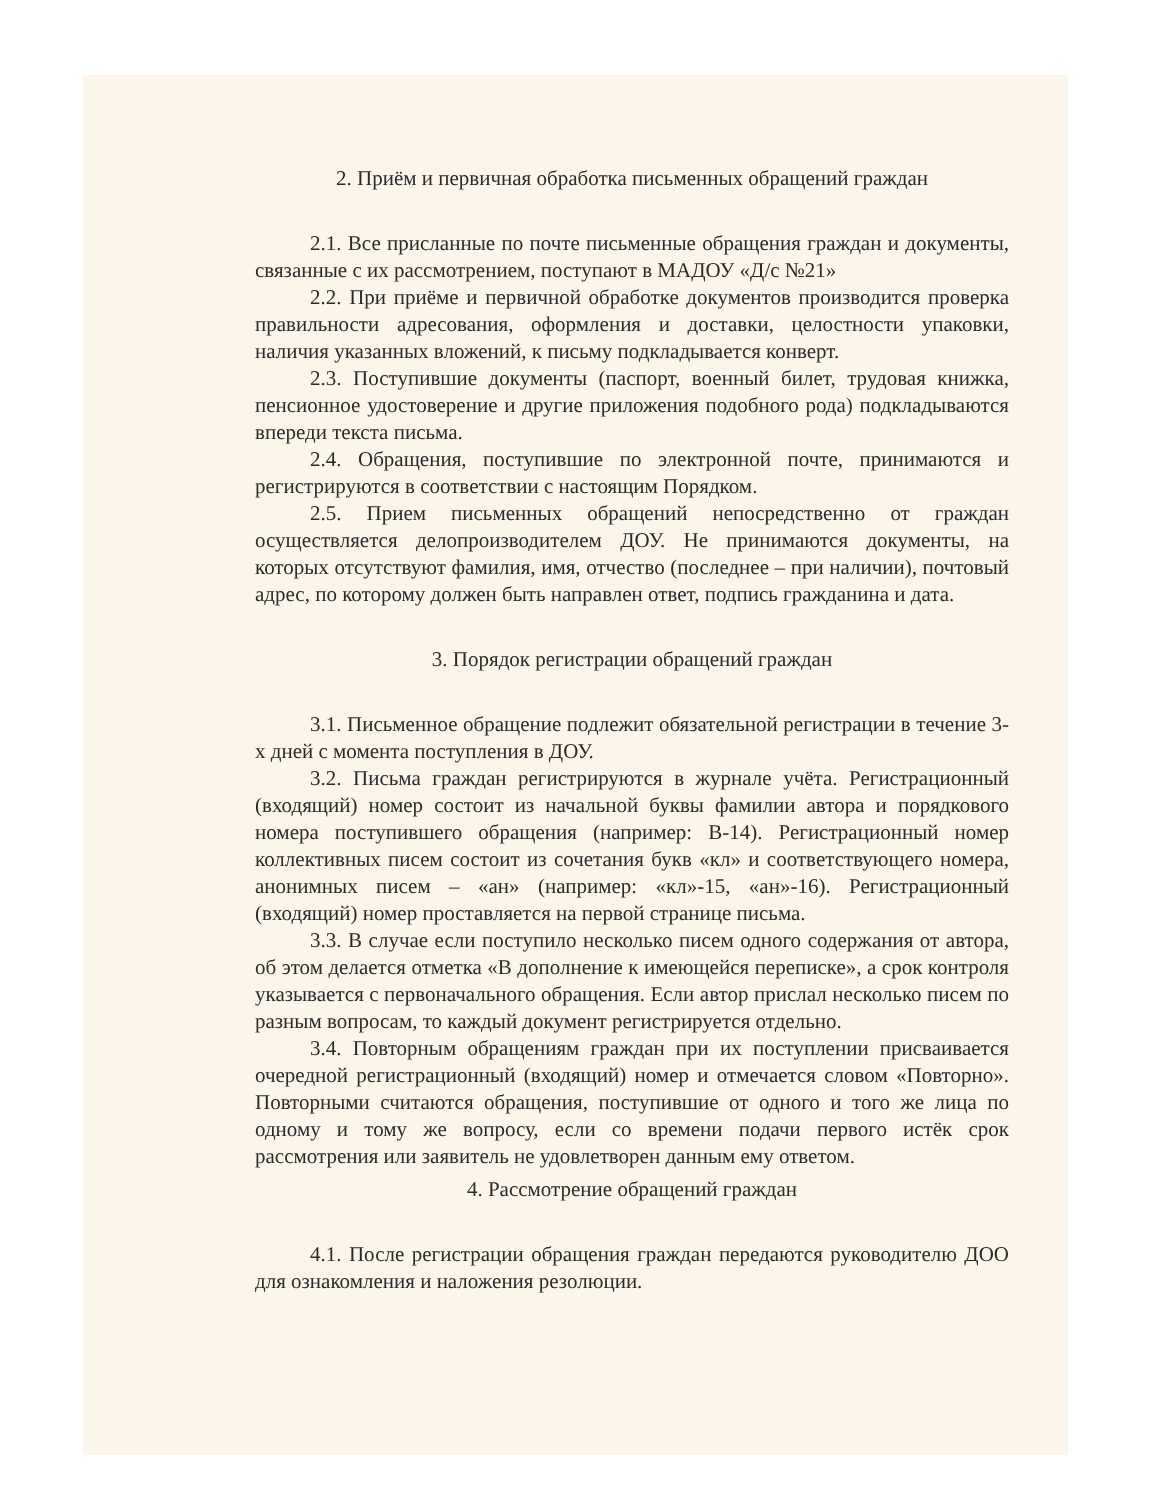2. Приём и первичная обработка письменных обращений граждан
2.1. Все присланные по почте письменные обращения граждан и документы, связанные с их рассмотрением, поступают в МАДОУ «Д/с №21»
2.2. При приёме и первичной обработке документов производится проверка правильности адресования, оформления и доставки, целостности упаковки, наличия указанных вложений, к письму подкладывается конверт.
2.3. Поступившие документы (паспорт, военный билет, трудовая книжка, пенсионное удостоверение и другие приложения подобного рода) подкладываются впереди текста письма.
2.4. Обращения, поступившие по электронной почте, принимаются и регистрируются в соответствии с настоящим Порядком.
2.5. Прием письменных обращений непосредственно от граждан осуществляется делопроизводителем ДОУ. Не принимаются документы, на которых отсутствуют фамилия, имя, отчество (последнее – при наличии), почтовый адрес, по которому должен быть направлен ответ, подпись гражданина и дата.
3. Порядок регистрации обращений граждан
3.1. Письменное обращение подлежит обязательной регистрации в течение 3-х дней с момента поступления в ДОУ.
3.2. Письма граждан регистрируются в журнале учёта. Регистрационный (входящий) номер состоит из начальной буквы фамилии автора и порядкового номера поступившего обращения (например: В-14). Регистрационный номер коллективных писем состоит из сочетания букв «кл» и соответствующего номера, анонимных писем – «ан» (например: «кл»-15, «ан»-16). Регистрационный (входящий) номер проставляется на первой странице письма.
3.3. В случае если поступило несколько писем одного содержания от автора, об этом делается отметка «В дополнение к имеющейся переписке», а срок контроля указывается с первоначального обращения. Если автор прислал несколько писем по разным вопросам, то каждый документ регистрируется отдельно.
3.4. Повторным обращениям граждан при их поступлении присваивается очередной регистрационный (входящий) номер и отмечается словом «Повторно». Повторными считаются обращения, поступившие от одного и того же лица по одному и тому же вопросу, если со времени подачи первого истёк срок рассмотрения или заявитель не удовлетворен данным ему ответом.
4. Рассмотрение обращений граждан
4.1. После регистрации обращения граждан передаются руководителю ДОО для ознакомления и наложения резолюции.